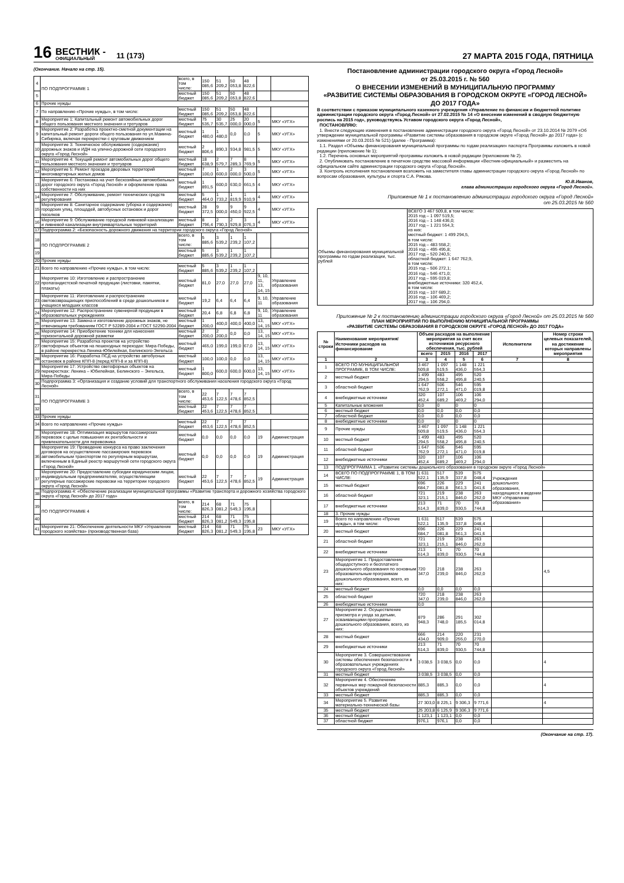16 ВЕСТНИК -
ОФИЦИАЛЬНЫЙ 11 (173) 27 МАРТА 2015 ГОДА, ПЯТНИЦА
(Окончание. Начало на стр. 15).
| 4 | ПО ПОДПРОГРАММЕ 1 | всего, в том числе: | 150 085,6 | 51 209,2 | 50 053,8 | 48 822,6 | | |
| 5 | | местный бюджет | 150 085,6 | 51 209,2 | 50 053,8 | 48 822,6 | | |
| 6 | Прочие нужды | | | | | | | |
| 7 | По направлению «Прочие нужды», в том числе: | местный бюджет | 150 085,6 | 51 209,2 | 50 053,8 | 48 822,6 | | |
| 8 | Мероприятие 1: Капитальный ремонт автомобильных дорог общего пользования местного значения и тротуаров | местный бюджет | 75 535,7 | 30 535,7 | 25 000,0 | 20 000,0 | 5 | МКУ «УГХ» |
| 9 | Мероприятие 2: Разработка проектно-сметной документации на капитальный ремонт дороги общего пользования по ул.Мамина-Сибиряка, включая перекрестки с круговым движением | местный бюджет | 1 480,0 | 1 480,0 | 0,0 | 0,0 | 5 | МКУ «УГХ» |
| 10 | Мероприятие 3: Техническое обслуживание (содержание) дорожных знаков и ИДН на улично-дорожной сети городского округа «Город Лесной» | местный бюджет | 2 806,6 | 890,3 | 934,8 | 981,5 | 5 | МКУ «УГХ» |
| 11 | Мероприятие 4: Текущий ремонт автомобильных дорог общего пользования местного значения и тротуаров | местный бюджет | 18 638,9 | 2 579,7 | 7 289,3 | 8 769,9 | 5 | МКУ «УГХ» |
| 12 | Мероприятие 5: Ремонт проездов дворовых территорий многоквартирных жилых домов | местный бюджет | 7 100,0 | 1 600,0 | 2 000,0 | 3 500,0 | 5 | МКУ «УГХ» |
| 13 | Мероприятие 6: Постановка на учет бесхозяйных автомобильных дорог городского округа «Город Лесной» и оформление права собственности на них | местный бюджет | 1 891,5 | 600,0 | 630,0 | 661,5 | 4 | МКУ «УГХ» |
| 14 | Мероприятие 7: Обслуживание, ремонт технических средств регулирования | местный бюджет | 5 464,0 | 1 733,2 | 1 819,9 | 1 910,9 | 4 | МКУ «УГХ» |
| 15 | Мероприятие 8: Санитарное содержание (уборка и содержание) городских улиц, площадей, автобусных остановок и дорог поселков | местный бюджет | 28 372,5 | 9 000,0 | 9 450,0 | 9 922,5 | 4 | МКУ «УГХ» |
| 16 | Мероприятие 9: Обслуживание городской ливневой канализации и ливневой канализации внутриквартальных территорий | местный бюджет | 8 796,4 | 2 790,3 | 2 929,8 | 3 076,3 | 4 | МКУ «УГХ» |
| 17 | Подпрограмма 2: «Безопасность дорожного движения на территории городского округа «Город Лесной» | | | | | | | |
| 18 | ПО ПОДПРОГРАММЕ 2 | всего, в том числе: | 5 885,6 | 3 539,2 | 1 239,2 | 1 107,2 | | |
| 19 | | местный бюджет | 5 885,6 | 3 539,2 | 1 239,2 | 1 107,2 | | |
| 20 | Прочие нужды | | | | | | | |
| 21 | Всего по направлению «Прочие нужды», в том числе: | местный бюджет | 5 885,6 | 3 539,2 | 1 239,2 | 1 107,2 | | |
| 22 | Мероприятие 10: Изготовление и распространение пропагандистской печатной продукции (листовки, памятки, плакаты) | местный бюджет | 81,0 | 27,0 | 27,0 | 27,0 | 9, 10, 11, 13, 14, 15 | Управление образования |
| 23 | Мероприятие 11: Изготовление и распространение световозвращающих приспособлений в среде дошкольников и учащихся младших классов | местный бюджет | 19,2 | 6,4 | 6,4 | 6,4 | 9, 10, 11 | Управление образования |
| 24 | Мероприятие 12: Распространение сувенирной продукции в образовательных учреждениях | местный бюджет | 20,4 | 6,8 | 6,8 | 6,8 | 9, 10, 11 | Управление образования |
| 25 | Мероприятие 13: Замена и изготовление дорожных знаков, не отвечающим требованиям ГОСТ Р 52289-2004 и ГОСТ 52290-2004 | местный бюджет | 1 200,0 | 400,0 | 400,0 | 400,0 | 13, 14, 15 | МКУ «УГХ» |
| 26 | Мероприятие 14: Приобретение техники для нанесения горизонтальной дорожной разметки | местный бюджет | 2 200,0 | 2 200,0 | 0,0 | 0,0 | 13, 14, 15 | МКУ «УГХ» |
| 27 | Мероприятие 15: Разработка проектов на устройство светофорных объектов на пешеходных переходах: Мира-Победы, в районе перекрестка Ленина-Юбилейная, Белинского-Энгельса | местный бюджет | 465,0 | 199,0 | 199,0 | 67,0 | 13, 14, 15 | МКУ «УГХ» |
| 28 | Мероприятие 16: Разработка ПСД на устройство автобусных остановок в районе КПП-8 (перед КПП-8 и за КПП-8) | местный бюджет | 100,0 | 100,0 | 0,0 | 0,0 | 13, 14, 15 | МКУ «УГХ» |
| 29 | Мероприятие 17: Устройство светофорных объектов на перекрестках: Ленина – Юбилейная, Белинского – Энгельса, Мира-Победы | местный бюджет | 1 800,0 | 600,0 | 600,0 | 600,0 | 13, 14, 15 | МКУ «УГХ» |
| 30 | Подпрограмма 3: «Организация и создание условий для транспортного обслуживания населения городского округа «Город Лесной» | | | | | | | |
| 31 | ПО ПОДПРОГРАММЕ 3 | всего, в том числе: | 22 453,6 | 7 122,5 | 7 478,6 | 7 852,5 | | |
| 32 | | местный бюджет | 22 453,6 | 7 122,5 | 7 478,6 | 7 852,5 | | |
| 33 | Прочие нужды | | | | | | | |
| 34 | Всего по направлению «Прочие нужды» | местный бюджет | 22 453,6 | 7 122,5 | 7 478,6 | 7 852,5 | | |
| 35 | Мероприятие 18: Оптимизация маршрутов пассажирских перевозок с целью повышения их рентабельности и привлекательности для перевозчика | местный бюджет | 0,0 | 0,0 | 0,0 | 0,0 | 19 | Администрация |
| 36 | Мероприятие 19: Проведение конкурса на право заключения договоров на осуществление пассажирских перевозок автомобильным транспортом по регулярным маршрутам, включенным в Единый реестр маршрутной сети городского округа «Город Лесной» | местный бюджет | 0,0 | 0,0 | 0,0 | 0,0 | 19 | Администрация |
| 37 | Мероприятие 20: Предоставление субсидии юридическим лицам, индивидуальным предпринимателям, осуществляющим регулярные пассажирские перевозки на территории городского округа «Город Лесной» | местный бюджет | 22 453,6 | 7 122,5 | 7 478,6 | 7 852,5 | 19 | Администрация |
| 38 | Подпрограмма 4: «Обеспечение реализации муниципальной программы «Развитие транспорта и дорожного хозяйства городского округа «Город Лесной» до 2017 года» | | | | | | | |
| 39 | ПО ПОДПРОГРАММЕ 4 | всего, в том числе: | 214 826,3 | 68 081,2 | 71 549,3 | 75 195,8 | | |
| 40 | | местный бюджет | 214 826,3 | 68 081,2 | 71 549,3 | 75 195,8 | | |
| 41 | Мероприятие 21: Обеспечение деятельности МКУ «Управление городского хозяйства» (производственная база) | местный бюджет | 214 826,3 | 68 081,2 | 71 549,3 | 75 195,8 | 23 | МКУ «УГХ» |
Постановление администрации городского округа «Город Лесной»
от 25.03.2015 г. № 560
О ВНЕСЕНИИ ИЗМЕНЕНИЙ В МУНИЦИПАЛЬНУЮ ПРОГРАММУ
«РАЗВИТИЕ СИСТЕМЫ ОБРАЗОВАНИЯ В ГОРОДСКОМ ОКРУГЕ «ГОРОД ЛЕСНОЙ»
ДО 2017 ГОДА»
В соответствии с приказом муниципального казенного учреждения «Управление по финансам и бюджетной политике администрации городского округа «Город Лесной» от 27.02.2015 № 14 «О внесении изменений в сводную бюджетную роспись на 2015 год», руководствуясь Уставом городского округа «Город Лесной»,
ПОСТАНОВЛЯЮ:
1. Внести следующие изменения в постановление администрации городского округа «Город Лесной» от 23.10.2014 № 2079 «Об утверждении муниципальной программы «Развитие системы образования в городском округе «Город Лесной» до 2017 года» (с изменениями от 20.03.2015 № 521) (далее - Программа):
1.1. Раздел «Объемы финансирования муниципальной программы по годам реализации» паспорта Программы изложить в новой редакции (приложение № 1);
1.2. Перечень основных мероприятий программы изложить в новой редакции (приложение № 2).
2. Опубликовать постановление в печатном средстве массовой информации «Вестник-официальный» и разместить на официальном сайте администрации городского округа «Город Лесной».
3. Контроль исполнения постановления возложить на заместителя главы администрации городского округа «Город Лесной» по вопросам образования, культуры и спорта С.А. Рякова.
Ю.В.Иванов,
глава администрации городского округа «Город Лесной».
Приложение № 1 к постановлению администрации городского округа «Город Лесной»
от 25.03.2015 № 560
| Объемы финансирования муниципальной программы по годам реализации, тыс. рублей | ВСЕГО 3 467 509,8, в том числе: 2015 год – 1 097 519,5; 2016 год – 1 148 436,0; 2017 год – 1 221 554,3; из них: местный бюджет: 1 499 294,5, в том числе: 2015 год – 483 558,2; 2016 год – 495 495,8; 2017 год – 520 240,5; областной бюджет: 1 647 762,9, в том числе: 2015 год – 506 272,1; 2016 год – 546 471,0; 2017 год – 595 019,8; внебюджетные источники: 320 452,4, в том числе: 2015 год – 107 689,2; 2016 год – 106 469,2; 2017 год – 106 294,0. |
Приложение № 2 к постановлению администрации городского округа «Город Лесной» от 25.03.2015 № 560
ПЛАН МЕРОПРИЯТИЙ ПО ВЫПОЛНЕНИЮ МУНИЦИПАЛЬНОЙ ПРОГРАММЫ
«РАЗВИТИЕ СИСТЕМЫ ОБРАЗОВАНИЯ В ГОРОДСКОМ ОКРУГЕ «ГОРОД ЛЕСНОЙ» ДО 2017 ГОДА»
| № строки | Наименование мероприятия/ Источники расходов на финансирование | Объем расходов на выполнение мероприятия за счет всех источников ресурсного обеспечения, тыс. рублей | | | | Исполнители | Номер строки целевых показателей, на достижение которых направлены мероприятия |
| --- | --- | --- | --- | --- | --- | --- | --- |
| | | всего | 2015 | 2016 | 2017 | | |
| 1 | 2 | 3 | 4 | 5 | 6 | 7 | 8 |
| 1 | ВСЕГО ПО МУНИЦИПАЛЬНОЙ ПРОГРАММЕ, В ТОМ ЧИСЛЕ: | 3 467 509,8 | 1 097 519,5 | 1 148 436,0 | 1 221 554,3 | | |
| 2 | местный бюджет | 1 499 294,5 | 483 558,2 | 495 495,8 | 520 240,5 | | |
| 3 | областной бюджет | 1 647 762,9 | 506 272,1 | 546 471,0 | 595 019,8 | | |
| 4 | внебюджетные источники | 320 452,4 | 107 689,2 | 106 469,2 | 106 294,0 | | |
| 5 | Капитальные вложения | 0,0 | 0 | 0 | 0 | | |
| 6 | местный бюджет | 0,0 | 0,0 | 0,0 | 0,0 | | |
| 7 | областной бюджет | 0,0 | 0,0 | 0,0 | 0,0 | | |
| 8 | внебюджетные источники | 0,0 | 0 | 0 | 0 | | |
| 9 | Прочие нужды | 3 467 509,8 | 1 097 519,5 | 1 148 436,0 | 1 221 554,3 | | |
| 10 | местный бюджет | 1 499 294,5 | 483 558,2 | 495 495,8 | 520 240,5 | | |
| 11 | областной бюджет | 1 647 762,9 | 506 272,1 | 546 471,0 | 595 019,8 | | |
| 12 | внебюджетные источники | 320 452,4 | 107 689,2 | 106 469,2 | 106 294,0 | | |
| 13 | ПОДПРОГРАММА 1. «Развитие системы дошкольного образования в городском округе «Город Лесной» | | | | | | |
| 14 | ВСЕГО ПО ПОДПРОГРАММЕ 1, В ТОМ ЧИСЛЕ: | 1 631 522,1 | 517 135,9 | 539 337,8 | 575 048,4 | Учреждения дошкольного образования, находящиеся в ведении МКУ «Управление образования» | |
| 15 | местный бюджет | 696 684,7 | 226 081,8 | 229 561,3 | 241 041,6 | | |
| 16 | областной бюджет | 721 323,1 | 219 215,1 | 238 846,0 | 263 262,0 | | |
| 17 | внебюджетные источники | 213 514,3 | 71 839,0 | 70 930,5 | 70 744,8 | | |
| 18 | 3. Прочие нужды | | | | | | |
| 19 | Всего по направлению «Прочие нужды», в том числе: | 1 631 522,1 | 517 135,9 | 539 337,8 | 575 048,4 | | |
| 20 | местный бюджет | 696 684,7 | 226 081,8 | 229 561,3 | 241 041,6 | | |
| 21 | областной бюджет | 721 323,1 | 219 215,1 | 238 846,0 | 263 262,0 | | |
| 22 | внебюджетные источники | 213 514,3 | 71 839,0 | 70 930,5 | 70 744,8 | | |
| 23 | Мероприятие 1. Предоставление общедоступного и бесплатного дошкольного образования по основным образовательным программам дошкольного образования, всего, из них: | 720 347,0 | 218 239,0 | 238 846,0 | 263 262,0 | | 4,5 |
| 24 | местный бюджет | 0,0 | 0,0 | 0,0 | 0,0 | | |
| 25 | областной бюджет | 720 347,0 | 218 239,0 | 238 846,0 | 263 262,0 | | |
| 26 | внебюджетные источники | 0,0 | | | | | |
| 27 | Мероприятие 2. Осуществление присмотра и ухода за детьми, осваивающими программы дошкольного образования, всего, из них: | 879 948,3 | 286 748,0 | 291 185,5 | 302 014,8 | | |
| 28 | местный бюджет | 666 434,0 | 214 909,0 | 220 255,0 | 231 270,0 | | |
| 29 | внебюджетные источники | 213 514,3 | 71 839,0 | 70 930,5 | 70 744,8 | | |
| 30 | Мероприятие 3. Совершенствование системы обеспечения безопасности в образовательных учреждениях городского округа «Город Лесной» | 3 038,5 | 3 038,5 | 0,0 | 0,0 | | 4 |
| 31 | местный бюджет | 3 038,5 | 3 038,5 | 0,0 | 0,0 | | |
| 32 | Мероприятие 4. Обеспечение первичных мер пожарной безопасности объектов учреждений | 885,3 | 885,3 | 0,0 | 0,0 | | 4 |
| 33 | местный бюджет | 885,3 | 885,3 | 0,0 | 0,0 | | |
| 34 | Мероприятие 5. Развитие материально-технической базы | 27 303,0 | 8 225,1 | 9 306,3 | 9 771,6 | | 4 |
| 35 | местный бюджет | 25 203,8 | 6 125,9 | 9 306,3 | 9 771,6 | | |
| 36 | местный бюджет | 1 123,1 | 1 123,1 | 0,0 | 0,0 | | |
| 37 | областной бюджет | 976,1 | 976,1 | 0,0 | 0,0 | | |
(Окончание на стр. 17).